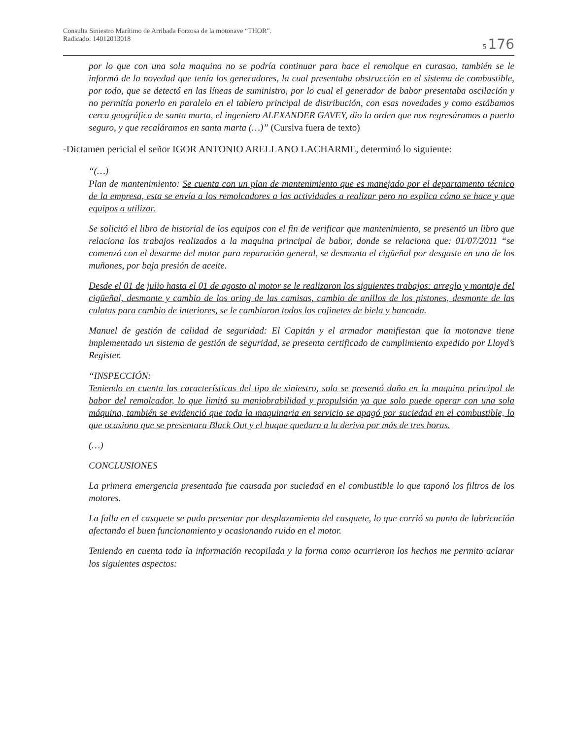Consulta Siniestro Marítimo de Arribada Forzosa de la motonave “THOR”.
Radicado: 14012013018
5 176
por lo que con una sola maquina no se podría continuar para hace el remolque en curasao, también se le informó de la novedad que tenía los generadores, la cual presentaba obstrucción en el sistema de combustible, por todo, que se detectó en las líneas de suministro, por lo cual el generador de babor presentaba oscilación y no permitía ponerlo en paralelo en el tablero principal de distribución, con esas novedades y como estábamos cerca geográfica de santa marta, el ingeniero ALEXANDER GAVEY, dio la orden que nos regresáramos a puerto seguro, y que recaláramos en santa marta (…)” (Cursiva fuera de texto)
-Dictamen pericial el señor IGOR ANTONIO ARELLANO LACHARME, determinó lo siguiente:
“(…)
Plan de mantenimiento: Se cuenta con un plan de mantenimiento que es manejado por el departamento técnico de la empresa, esta se envía a los remolcadores a las actividades a realizar pero no explica cómo se hace y que equipos a utilizar.
Se solicitó el libro de historial de los equipos con el fin de verificar que mantenimiento, se presentó un libro que relaciona los trabajos realizados a la maquina principal de babor, donde se relaciona que: 01/07/2011 “se comenzó con el desarme del motor para reparación general, se desmonta el cigüeñal por desgaste en uno de los muñones, por baja presión de aceite.
Desde el 01 de julio hasta el 01 de agosto al motor se le realizaron los siguientes trabajos: arreglo y montaje del cigüeñal, desmonte y cambio de los oring de las camisas, cambio de anillos de los pistones, desmonte de las culatas para cambio de interiores, se le cambiaron todos los cojinetes de biela y bancada.
Manuel de gestión de calidad de seguridad: El Capitán y el armador manifiestan que la motonave tiene implementado un sistema de gestión de seguridad, se presenta certificado de cumplimiento expedido por Lloyd’s Register.
“INSPECCIÓN:
Teniendo en cuenta las características del tipo de siniestro, solo se presentó daño en la maquina principal de babor del remolcador, lo que limitó su maniobrabilidad y propulsión ya que solo puede operar con una sola máquina, también se evidenció que toda la maquinaria en servicio se apagó por suciedad en el combustible, lo que ocasiono que se presentara Black Out y el buque quedara a la deriva por más de tres horas.
(…)
CONCLUSIONES
La primera emergencia presentada fue causada por suciedad en el combustible lo que taponó los filtros de los motores.
La falla en el casquete se pudo presentar por desplazamiento del casquete, lo que corrió su punto de lubricación afectando el buen funcionamiento y ocasionando ruido en el motor.
Teniendo en cuenta toda la información recopilada y la forma como ocurrieron los hechos me permito aclarar los siguientes aspectos: